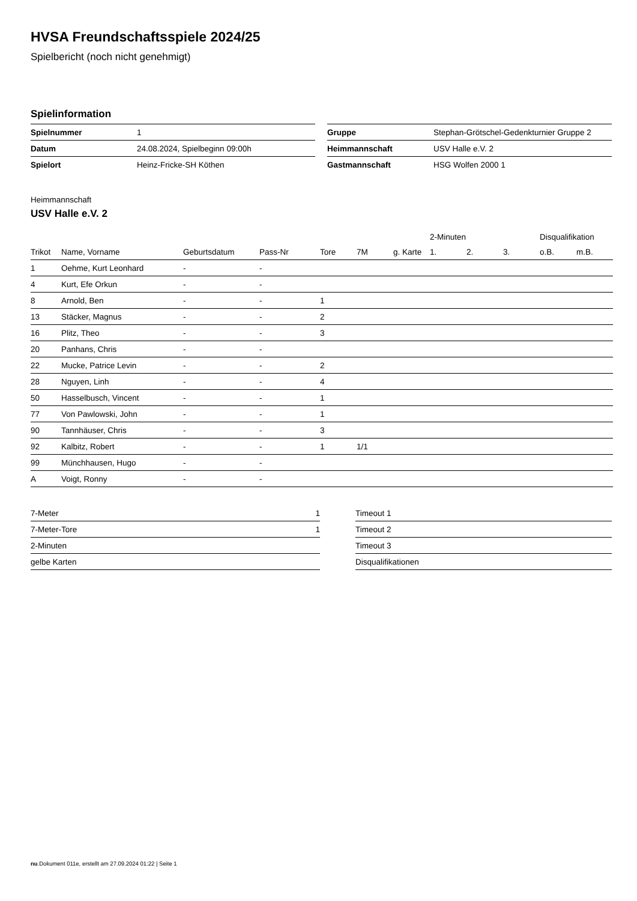HVSA Freundschaftsspiele 2024/25
Spielbericht (noch nicht genehmigt)
Spielinformation
| Spielnummer | 1 |
| Datum | 24.08.2024, Spielbeginn 09:00h |
| Spielort | Heinz-Fricke-SH Köthen |
| Gruppe | Stephan-Grötschel-Gedenkturnier Gruppe 2 |
| Heimmannschaft | USV Halle e.V. 2 |
| Gastmannschaft | HSG Wolfen 2000 1 |
Heimmannschaft
USV Halle e.V. 2
| | | | | | | | 2-Minuten | | | Disqualifikation | |
| --- | --- | --- | --- | --- | --- | --- | --- | --- | --- | --- | --- |
| Trikot | Name, Vorname | Geburtsdatum | Pass-Nr | Tore | 7M | g. Karte | 1. | 2. | 3. | o.B. | m.B. |
| 1 | Oehme, Kurt Leonhard | - | - | | | | | | | | |
| 4 | Kurt, Efe Orkun | - | - | | | | | | | | |
| 8 | Arnold, Ben | - | - | 1 | | | | | | | |
| 13 | Stäcker, Magnus | - | - | 2 | | | | | | | |
| 16 | Plitz, Theo | - | - | 3 | | | | | | | |
| 20 | Panhans, Chris | - | - | | | | | | | | |
| 22 | Mucke, Patrice Levin | - | - | 2 | | | | | | | |
| 28 | Nguyen, Linh | - | - | 4 | | | | | | | |
| 50 | Hasselbusch, Vincent | - | - | 1 | | | | | | | |
| 77 | Von Pawlowski, John | - | - | 1 | | | | | | | |
| 90 | Tannhäuser, Chris | - | - | 3 | | | | | | | |
| 92 | Kalbitz, Robert | - | - | 1 | 1/1 | | | | | | |
| 99 | Münchhausen, Hugo | - | - | | | | | | | | |
| A | Voigt, Ronny | - | - | | | | | | | | |
| 7-Meter | 1 |
| 7-Meter-Tore | 1 |
| 2-Minuten | |
| gelbe Karten | |
| Timeout 1 |
| Timeout 2 |
| Timeout 3 |
| Disqualifikationen |
nu.Dokument 011e, erstellt am 27.09.2024 01:22 | Seite 1